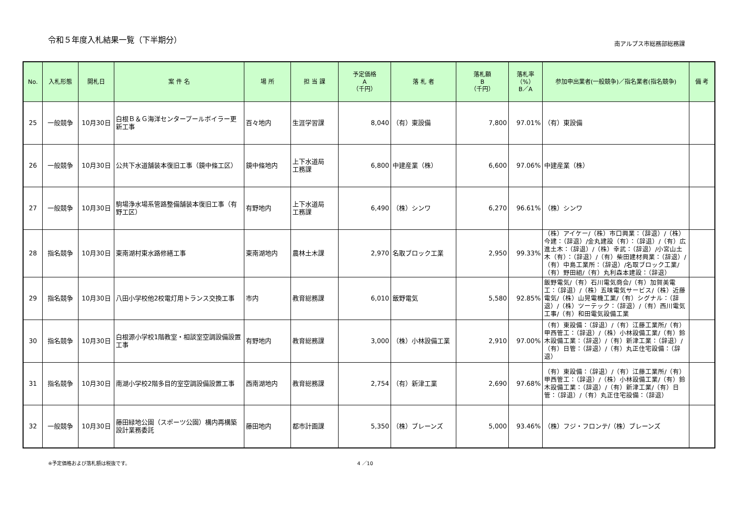令和５年度入札結果一覧（下半期分） 南アルプス市総務部総務課
| No. | 入札形態 | 開札日 | 案 件 名 | 場 所 | 担 当 課 | 予定価格 A （千円） | 落 札 者 | 落札額 B （千円） | 落札率 （%） B／A | 参加申出業者(一般競争)／指名業者(指名競争) | 備 考 |
| --- | --- | --- | --- | --- | --- | --- | --- | --- | --- | --- | --- |
| 25 | 一般競争 | 10月30日 | 白根Ｂ＆Ｇ海洋センタープールボイラー更新工事 | 百々地内 | 生涯学習課 | 8,040 | （有）東設備 | 7,800 | 97.01% | （有）東設備 | |
| 26 | 一般競争 | 10月30日 | 公共下水道舗装本復旧工事（鏡中條工区） | 鏡中條地内 | 上下水道局 工務課 | 6,800 | 中建産業（株） | 6,600 | 97.06% | 中建産業（株） | |
| 27 | 一般競争 | 10月30日 | 駒場浄水場系管路整備舗装本復旧工事（有野工区） | 有野地内 | 上下水道局 工務課 | 6,490 | （株）シンワ | 6,270 | 96.61% | （株）シンワ | |
| 28 | 指名競争 | 10月30日 | 東南湖村東水路修繕工事 | 東南湖地内 | 農林土木課 | 2,970 | 名取ブロック工業 | 2,950 | 99.33% | （株）アイケー/（株）市口興業：（辞退）/（株）今建：（辞退）/金丸建設（有）：（辞退）/（有）広進土木：（辞退）/（株）幸武：（辞退）/小宮山土木（有）：（辞退）/（有）柴田建材興業：（辞退）/（有）中島工業所：（辞退）/名取ブロック工業/（有）野田組/（有）丸利森本建設：（辞退） | |
| 29 | 指名競争 | 10月30日 | 八田小学校他2校電灯用トランス交換工事 | 市内 | 教育総務課 | 6,010 | 飯野電気 | 5,580 | 92.85% | 飯野電気/（有）石川電気商会/（有）加賀美電工：（辞退）/（株）五味電気サービス/（株）近藤電気/（株）山晃電機工業/（有）シグナル：（辞退）/（株）ツーテック：（辞退）/（有）西川電気工事/（有）和田電気設備工業 | |
| 30 | 指名競争 | 10月30日 | 白根源小学校1階教室・相談室空調設備設置工事 | 有野地内 | 教育総務課 | 3,000 | （株）小林設備工業 | 2,910 | 97.00% | （有）東設備：（辞退）/（有）江藤工業所/（有）甲西管工：（辞退）/（株）小林設備工業/（有）鈴木設備工業：（辞退）/（有）新津工業：（辞退）/（有）日管：（辞退）/（有）丸正住宅設備：（辞退） | |
| 31 | 指名競争 | 10月30日 | 南湖小学校2階多目的室空調設備設置工事 | 西南湖地内 | 教育総務課 | 2,754 | （有）新津工業 | 2,690 | 97.68% | （有）東設備：（辞退）/（有）江藤工業所/（有）甲西管工：（辞退）/（株）小林設備工業/（有）鈴木設備工業：（辞退）/（有）新津工業/（有）日管：（辞退）/（有）丸正住宅設備：（辞退） | |
| 32 | 一般競争 | 10月30日 | 藤田緑地公園（スポーツ公園）構内再構築設計業務委託 | 藤田地内 | 都市計画課 | 5,350 | （株）ブレーンズ | 5,000 | 93.46% | （株）フジ・フロンテ/（株）ブレーンズ | |
※予定価格および落札額は税抜です。 4 ／10